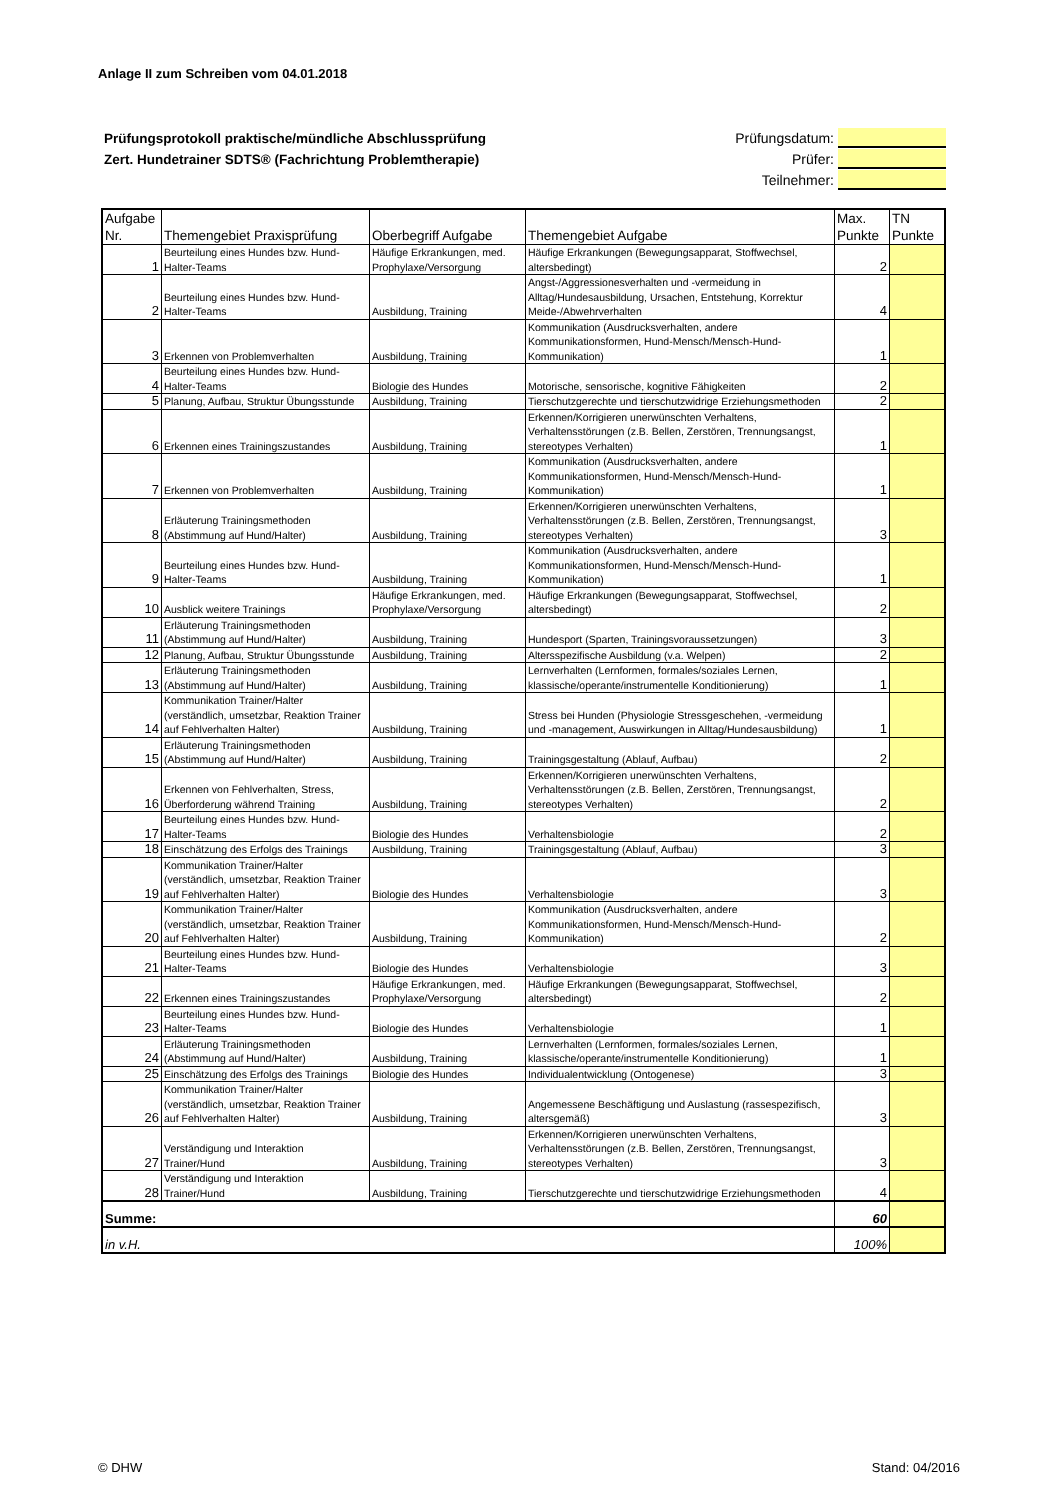Anlage II zum Schreiben vom 04.01.2018
Prüfungsprotokoll praktische/mündliche Abschlussprüfung
Zert. Hundetrainer SDTS® (Fachrichtung Problemtherapie)
Prüfungsdatum:
Prüfer:
Teilnehmer:
| Aufgabe Nr. | Themengebiet Praxisprüfung | Oberbegriff Aufgabe | Themengebiet Aufgabe | Max. Punkte | TN Punkte |
| --- | --- | --- | --- | --- | --- |
| 1 | Beurteilung eines Hundes bzw. Hund-Halter-Teams | Häufige Erkrankungen, med. Prophylaxe/Versorgung | Häufige Erkrankungen (Bewegungsapparat, Stoffwechsel, altersbedingt) | 2 | |
| 2 | Beurteilung eines Hundes bzw. Hund-Halter-Teams | Ausbildung, Training | Angst-/Aggressionesverhalten und -vermeidung in Alltag/Hundesausbildung, Ursachen, Entstehung, Korrektur Meide-/Abwehrverhalten | 4 | |
| 3 | Erkennen von Problemverhalten | Ausbildung, Training | Kommunikation (Ausdrucksverhalten, andere Kommunikationsformen, Hund-Mensch/Mensch-Hund-Kommunikation) | 1 | |
| 4 | Beurteilung eines Hundes bzw. Hund-Halter-Teams | Biologie des Hundes | Motorische, sensorische, kognitive Fähigkeiten | 2 | |
| 5 | Planung, Aufbau, Struktur Übungsstunde | Ausbildung, Training | Tierschutzgerechte und tierschutzwidrige Erziehungsmethoden | 2 | |
| 6 | Erkennen eines Trainingszustandes | Ausbildung, Training | Erkennen/Korrigieren unerwünschten Verhaltens, Verhaltensstörungen (z.B. Bellen, Zerstören, Trennungsangst, stereotypes Verhalten) | 1 | |
| 7 | Erkennen von Problemverhalten | Ausbildung, Training | Kommunikation (Ausdrucksverhalten, andere Kommunikationsformen, Hund-Mensch/Mensch-Hund-Kommunikation) | 1 | |
| 8 | Erläuterung Trainingsmethoden (Abstimmung auf Hund/Halter) | Ausbildung, Training | Erkennen/Korrigieren unerwünschten Verhaltens, Verhaltensstörungen (z.B. Bellen, Zerstören, Trennungsangst, stereotypes Verhalten) | 3 | |
| 9 | Beurteilung eines Hundes bzw. Hund-Halter-Teams | Ausbildung, Training | Kommunikation (Ausdrucksverhalten, andere Kommunikationsformen, Hund-Mensch/Mensch-Hund-Kommunikation) | 1 | |
| 10 | Ausblick weitere Trainings | Häufige Erkrankungen, med. Prophylaxe/Versorgung | Häufige Erkrankungen (Bewegungsapparat, Stoffwechsel, altersbedingt) | 2 | |
| 11 | Erläuterung Trainingsmethoden (Abstimmung auf Hund/Halter) | Ausbildung, Training | Hundesport (Sparten, Trainingsvoraussetzungen) | 3 | |
| 12 | Planung, Aufbau, Struktur Übungsstunde | Ausbildung, Training | Altersspezifische Ausbildung (v.a. Welpen) | 2 | |
| 13 | Erläuterung Trainingsmethoden (Abstimmung auf Hund/Halter) | Ausbildung, Training | Lernverhalten (Lernformen, formales/soziales Lernen, klassische/operante/instrumentelle Konditionierung) | 1 | |
| 14 | Kommunikation Trainer/Halter (verständlich, umsetzbar, Reaktion Trainer auf Fehlverhalten Halter) | Ausbildung, Training | Stress bei Hunden (Physiologie Stressgeschehen, -vermeidung und -management, Auswirkungen in Alltag/Hundesausbildung) | 1 | |
| 15 | Erläuterung Trainingsmethoden (Abstimmung auf Hund/Halter) | Ausbildung, Training | Trainingsgestaltung (Ablauf, Aufbau) | 2 | |
| 16 | Erkennen von Fehlverhalten, Stress, Überforderung während Training | Ausbildung, Training | Erkennen/Korrigieren unerwünschten Verhaltens, Verhaltensstörungen (z.B. Bellen, Zerstören, Trennungsangst, stereotypes Verhalten) | 2 | |
| 17 | Beurteilung eines Hundes bzw. Hund-Halter-Teams | Biologie des Hundes | Verhaltensbiologie | 2 | |
| 18 | Einschätzung des Erfolgs des Trainings | Ausbildung, Training | Trainingsgestaltung (Ablauf, Aufbau) | 3 | |
| 19 | Kommunikation Trainer/Halter (verständlich, umsetzbar, Reaktion Trainer auf Fehlverhalten Halter) | Biologie des Hundes | Verhaltensbiologie | 3 | |
| 20 | Kommunikation Trainer/Halter (verständlich, umsetzbar, Reaktion Trainer auf Fehlverhalten Halter) | Ausbildung, Training | Kommunikation (Ausdrucksverhalten, andere Kommunikationsformen, Hund-Mensch/Mensch-Hund-Kommunikation) | 2 | |
| 21 | Beurteilung eines Hundes bzw. Hund-Halter-Teams | Biologie des Hundes | Verhaltensbiologie | 3 | |
| 22 | Erkennen eines Trainingszustandes | Häufige Erkrankungen, med. Prophylaxe/Versorgung | Häufige Erkrankungen (Bewegungsapparat, Stoffwechsel, altersbedingt) | 2 | |
| 23 | Beurteilung eines Hundes bzw. Hund-Halter-Teams | Biologie des Hundes | Verhaltensbiologie | 1 | |
| 24 | Erläuterung Trainingsmethoden (Abstimmung auf Hund/Halter) | Ausbildung, Training | Lernverhalten (Lernformen, formales/soziales Lernen, klassische/operante/instrumentelle Konditionierung) | 1 | |
| 25 | Einschätzung des Erfolgs des Trainings | Biologie des Hundes | Individualentwicklung (Ontogenese) | 3 | |
| 26 | Kommunikation Trainer/Halter (verständlich, umsetzbar, Reaktion Trainer auf Fehlverhalten Halter) | Ausbildung, Training | Angemessene Beschäftigung und Auslastung (rassespezifisch, altersgemäß) | 3 | |
| 27 | Verständigung und Interaktion Trainer/Hund | Ausbildung, Training | Erkennen/Korrigieren unerwünschten Verhaltens, Verhaltensstörungen (z.B. Bellen, Zerstören, Trennungsangst, stereotypes Verhalten) | 3 | |
| 28 | Verständigung und Interaktion Trainer/Hund | Ausbildung, Training | Tierschutzgerechte und tierschutzwidrige Erziehungsmethoden | 4 | |
| Summe: | | | | 60 | |
| in v.H. | | | | 100% | |
© DHW Stand: 04/2016